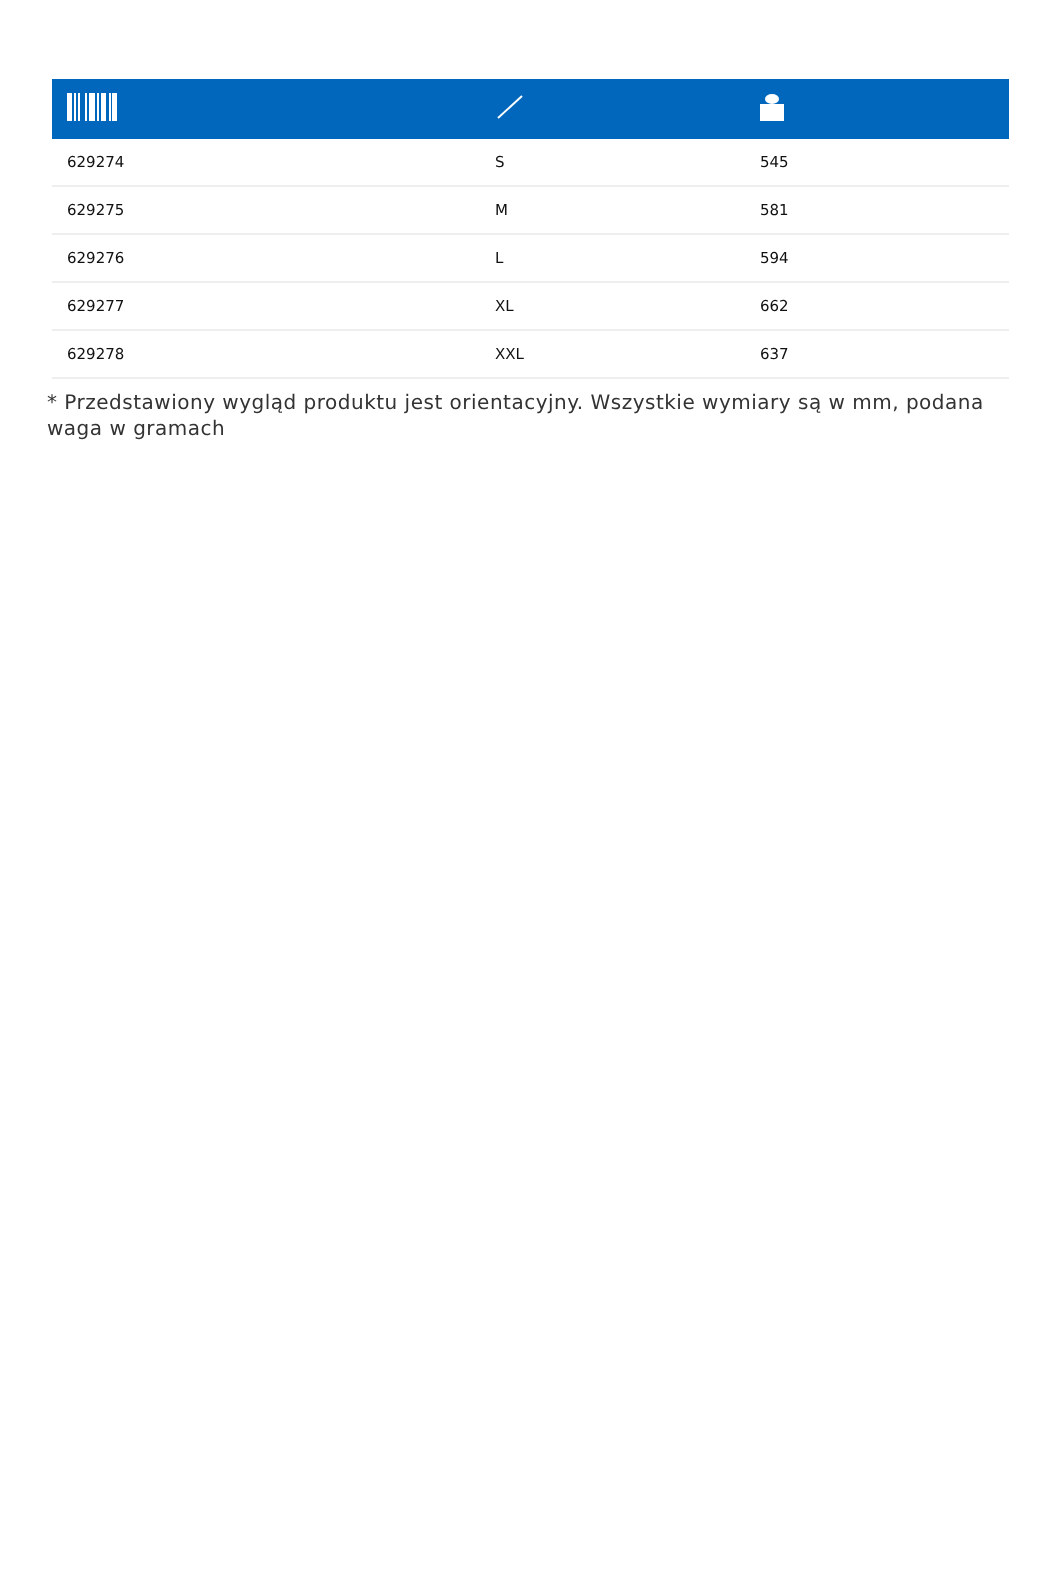| 629274 | S | 545 |
| 629275 | M | 581 |
| 629276 | L | 594 |
| 629277 | XL | 662 |
| 629278 | XXL | 637 |
* Przedstawiony wygląd produktu jest orientacyjny. Wszystkie wymiary są w mm, podana waga w gramach